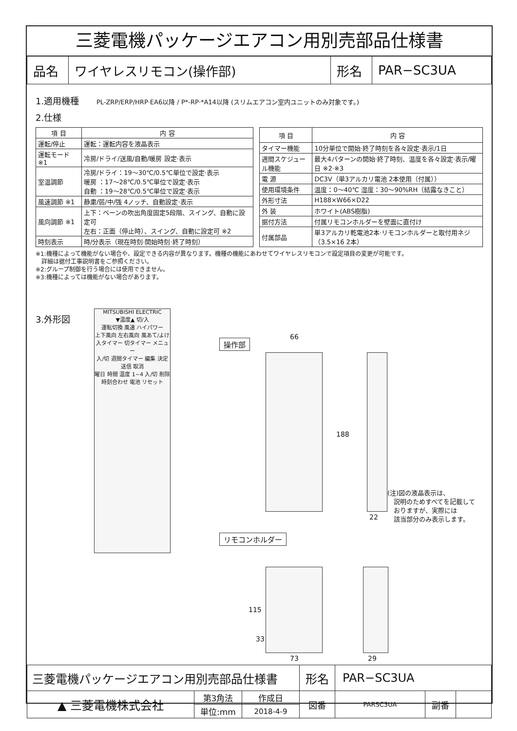三菱電機パッケージエアコン用別売部品仕様書
| 品名 | ワイヤレスリモコン(操作部) | 形名 | PAR−SC3UA |
1.適用機種 PL-ZRP/ERP/HRP·EA6以降 / P*-RP·*A14以降 (スリムエアコン室内ユニットのみ対象です。)
2.仕様
| 項 目 | 内 容 |
| --- | --- |
| 運転/停止 | 運転：運転内容を液晶表示 |
| 運転モード ※1 | 冷房/ドライ/送風/自動/暖房 設定·表示 |
| 室温調節 | 冷房/ドライ：19〜30℃/0.5℃単位で設定·表示 暖房 ：17〜28℃/0.5℃単位で設定·表示 自動 ：19〜28℃/0.5℃単位で設定·表示 |
| 風速調節 ※1 | 静粛/弱/中/強 4ノッチ、自動設定·表示 |
| 風向調節 ※1 | 上下：ベーンの吹出角度固定5段階、スイング、自動に設定可 左右：正面（停止時）、スイング、自動に設定可 ※2 |
| 時刻表示 | 時/分表示（現在時刻·開始時刻·終了時刻） |
| 項 目 | 内 容 |
| --- | --- |
| タイマー機能 | 10分単位で開始·終了時刻を各々設定·表示/1日 |
| 週間スケジュール機能 | 最大4パターンの開始·終了時刻、温度を各々設定·表示/曜日 ※2·※3 |
| 電 源 | DC3V（単3アルカリ電池 2本使用（付属）） |
| 使用環境条件 | 温度：0〜40℃ 湿度：30〜90%RH（結露なきこと） |
| 外形寸法 | H188×W66×D22 |
| 外 装 | ホワイト(ABS樹脂) |
| 据付方法 | 付属リモコンホルダーを壁面に直付け |
| 付属部品 | 単3アルカリ乾電池2本·リモコンホルダーと取付用ネジ（3.5×16 2本） |
※1:機種によって機能がない場合や、設定できる内容が異なります。機種の機能にあわせてワイヤレスリモコンで設定項目の変更が可能です。
　詳細は据付工事説明書をご参照ください。
※2:グループ制御を行う場合には使用できません。
※3:機種によっては機能がない場合があります。
3.外形図
MITSUBISHI ELECTRIC
▼温度▲ 切/入
運転切換 風速 ハイパワー
上下風向 左右風向 風あて/よけ
入タイマー 切タイマー メニュー
入/切 週間タイマー 編集 決定 送信 取消
曜日 時間 温度 1~4 入/切 削除
時刻合わせ 電池 リセット
操作部
66
188
22
(注)図の液晶表示は、
　説明のためすべてを記載して
　おりますが、実際には
　該当部分のみ表示します。
リモコンホルダー
115
33
73 29
| 三菱電機パッケージエアコン用別売部品仕様書 | | | 形名 | PAR−SC3UA | | |
| ▲ 三菱電機株式会社 | 第3角法 | 作成日 | 図番 | PARSC3UA | 副番 | |
| | 単位:mm | 2018-4-9 | | | | |